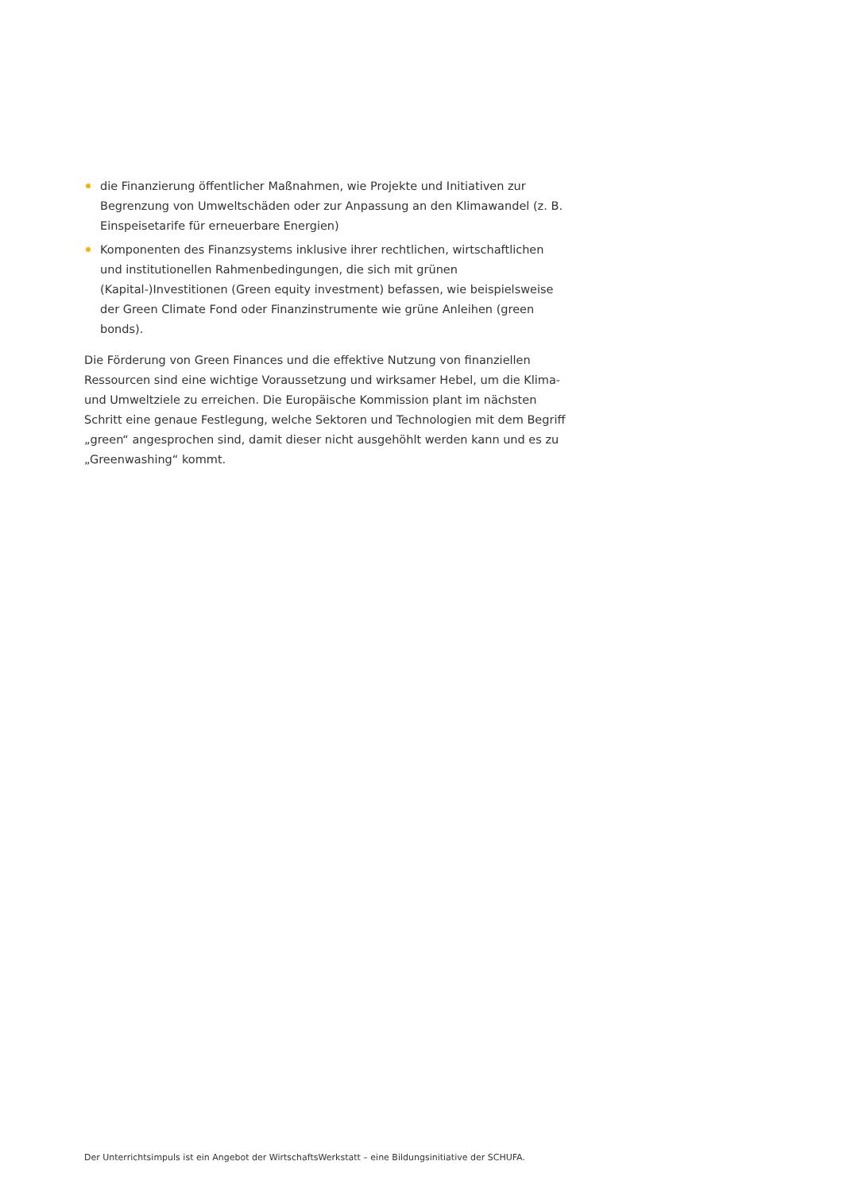die Finanzierung öffentlicher Maßnahmen, wie Projekte und Initiativen zur Begrenzung von Umweltschäden oder zur Anpassung an den Klimawandel (z. B. Einspeisetarife für erneuerbare Energien)
Komponenten des Finanzsystems inklusive ihrer rechtlichen, wirtschaftlichen und institutionellen Rahmenbedingungen, die sich mit grünen (Kapital-)Investitionen (Green equity investment) befassen, wie beispielsweise der Green Climate Fond oder Finanzinstrumente wie grüne Anleihen (green bonds).
Die Förderung von Green Finances und die effektive Nutzung von finanziellen Ressourcen sind eine wichtige Voraussetzung und wirksamer Hebel, um die Klima- und Umweltziele zu erreichen. Die Europäische Kommission plant im nächsten Schritt eine genaue Festlegung, welche Sektoren und Technologien mit dem Begriff „green“ angesprochen sind, damit dieser nicht ausgehöhlt werden kann und es zu „Greenwashing“ kommt.
Der Unterrichtsimpuls ist ein Angebot der WirtschaftsWerkstatt – eine Bildungsinitiative der SCHUFA.